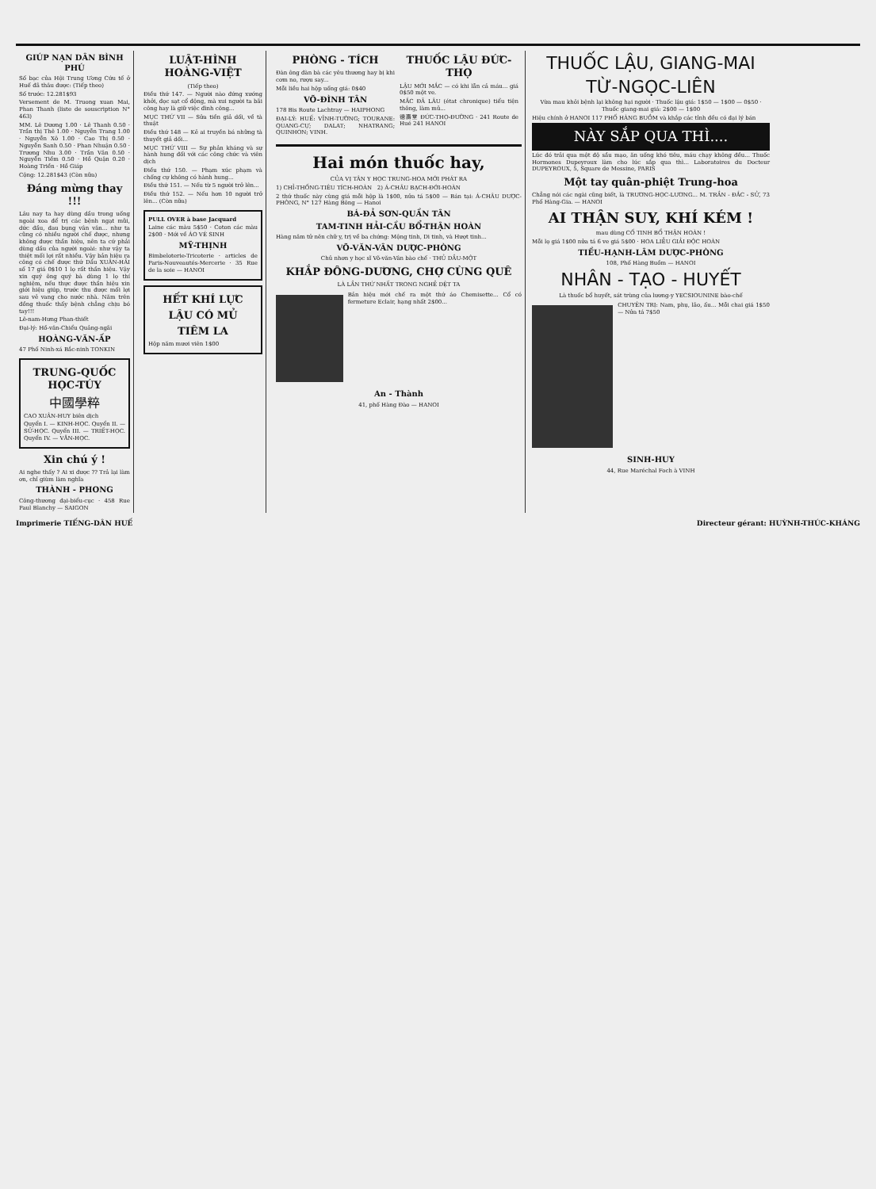GIÚP NẠN DÂN BÌNH PHÚ
Số bạc của Hội Trung Ương Cứu tế ở Huế đã thâu được: (Tiếp theo)
Số trước: 12.281$93
Versement de M. Truong xuan Mai, Phan Thanh (liste de souscription N° 463)
MM. Lê Dương 1.00 · Lê Thanh 0.50 · Trần thị Thê 1.00 · Nguyễn Trang 1.00 · Nguyễn Xô 1.00 · Cao Thị 0.50 · Nguyễn Sanh 0.50 · Phan Nhuận 0.50 · Trương Nhu 3.00 · Trần Văn 0.50 · Nguyễn Tiềm 0.50 · Hồ Quận 0.20 · Hoàng Triền · Hồ Giáp
Cộng: 12.281$43 (Còn nữa)
Đáng mừng thay !!!
Lâu nay ta hay dùng dầu trong uống ngoài xoa để trị các bệnh ngạt mũi, dức đầu, đau bụng vân vân... như ta cũng có nhiều người chế được, nhưng không được thần hiệu, nên ta cứ phải dùng dầu của người ngoài: như vậy ta thiệt mối lợi rất nhiều. Vậy bản hiệu ra công có chế được thứ Dầu XUÂN-HẢI số 17 giá 0$10 1 lọ rất thần hiệu. Vậy xin quý ông quý bà dùng 1 lọ thí nghiệm, nếu thực được thần hiệu xin giới hiệu giúp, trước thu được mối lợi sau vẻ vang cho nước nhà. Năm trên đồng thuốc thấy bệnh chẳng chịu bó tay!!!
Lê-nam-Hưng Phan-thiết
Đại-lý: Hồ-văn-Chiểu Quảng-ngãi
HOÀNG-VĂN-ẤP
47 Phố Ninh-xá Bắc-ninh TONKIN
TRUNG-QUỐC HỌC-TÚY
中國學粹
CAO XUÂN-HUY biên dịch
Quyển I. — KINH-HỌC. Quyển II. — SỬ-HỌC. Quyển III. — TRIẾT-HỌC. Quyển IV. — VĂN-HỌC.
Xin chú ý !
Ai nghe thấy ? Ai xi được ?? Trả lại làm ơn, chỉ giùm làm nghĩa
THÀNH - PHONG
Công-thương đại-biểu-cục · 458 Rue Paul Blanchy — SAIGON
LUẬT-HÌNH HOÀNG-VIỆT
(Tiếp theo)
Điều thứ 147. — Người nào đứng xướng khởi, đọc sạt cổ động, mà xui người ta bãi công hay là giữ việc đình công...
MỤC THỨ VII — Sửa tiền giả dối, về tà thuật
Điều thứ 148 — Kẻ ai truyền bá những tà thuyết giả dối...
MỤC THỨ VIII — Sự phản kháng và sự hành hung đối với các công chức và viên dịch
Điều thứ 150. — Phạm xúc phạm và chống cự không có hành hung...
Điều thứ 151. — Nếu từ 5 người trở lên...
Điều thứ 152. — Nếu hơn 10 người trở lên... (Còn nữa)
PULL OVER à base Jacquard
Laine các màu 5$50 · Coton các màu 2$00 · Mới về ÁO VÉ SINH
MỸ-THỊNH
Bimbeloterie-Tricoterie · articles de Paris-Nouveautés-Mercerie · 35 Rue de la soie — HANOI
HẾT KHÍ LỰC
LẬU CÓ MỦ
TIÊM LA
Hộp năm mươi viên 1$00
PHÒNG - TÍCH
Đàn ông đàn bà các yêu thương hay bị khi cơm no, rượu say...
Mỗi liều hai hộp uống giá: 0$40
VÕ-ĐÌNH TÂN
178 Bis Route Lachtray — HAIPHONG
ĐẠI-LÝ: HUẾ: VĨNH-TƯỜNG; TOURANE: QUANG-CỰ; DALAT; NHATRANG; QUINHON; VINH.
THUỐC LẬU ĐỨC-THỌ
LẬU MỚI MẮC — có khi lẫn cả máu... giá 0$50 một ve.
MẮC ĐÃ LÂU (état chronique) tiểu tiện thông, làm mủ...
德壽堂 ĐỨC-THỌ-ĐƯỜNG · 241 Route de Hué 241 HANOI
Hai món thuốc hay,
CỦA VỊ TÂN Y HỌC TRUNG-HOA MỚI PHÁT RA
1) CHỈ-THỐNG-TIÊU TÍCH-HOÀN 2) Á-CHÂU BẠCH-ĐỚI-HOÀN
2 thứ thuốc này cùng giá mỗi hộp là 1$00, nửa tá 5$00 — Bán tại: Á-CHÂU DƯỢC-PHÒNG, N° 127 Hàng Bông — Hanoi
BÁ-ĐẢ SƠN-QUẦN TÂN
TAM-TINH HẢI-CẦU BỔ-THẬN HOÀN
Hàng năm tử nên chữ y, trị về ba chứng: Mộng tinh, Di tinh, và Hượt tinh...
VÕ-VĂN-VÂN DƯỢC-PHÒNG
Chủ nhơn y học sĩ Võ-văn-Vân bào chế · THỦ DẦU-MỘT
KHẮP ĐÔNG-DƯƠNG, CHỢ CÙNG QUÊ
LÀ LẦN THỨ NHẤT TRONG NGHỀ DỆT TA
Bản hiệu mới chế ra một thứ áo Chemisette... Cổ có fermeture Eclair, hạng nhất 2$00...
An - Thành
41, phố Hàng Đào — HANOI
THUỐC LẬU, GIANG-MAI
TỪ-NGỌC-LIÊN
Vừa mau khỏi bệnh lại không hại người · Thuốc lậu giá: 1$50 — 1$00 — 0$50 · Thuốc giang-mai giá: 2$00 — 1$00
Hiệu chính ở HANOI 117 PHỐ HÀNG BUỒM và khắp các tỉnh đều có đại lý bán
NÀY SẮP QUA THÌ....
Lúc đó trải qua một độ sầu mạo, ăn uống khó tiêu, máu chạy không đều... Thuốc Hormones Dupeyroux làm cho lúc sắp qua thì... Laboratoires du Docteur DUPEYROUX, 5, Square de Messine, PARIS
Một tay quân-phiệt Trung-hoa
Chẳng nói các ngài cũng biết, là TRƯƠNG-HỌC-LƯƠNG... M. TRẦN - ĐẮC - SỬ, 73 Phố Hàng-Gia. — HANOI
AI THẬN SUY, KHÍ KÉM !
mau dùng CỐ TINH BỔ THẬN HOÀN !
Mỗi lọ giá 1$00 nửa tá 6 ve giá 5$00 · HOA LIỄU GIẢI ĐỘC HOÀN
TIỀU-HẠNH-LÂM DƯỢC-PHÒNG
108, Phố Hàng Buồm — HANOI
NHÂN - TẠO - HUYẾT
Là thuốc bổ huyết, sát trùng của lương-y YECSIOUNINE bào-chế
CHUYÊN TRỊ: Nam, phụ, lão, ấu... Mỗi chai giá 1$50 — Nửa tá 7$50
SINH-HUY
44, Rue Maréchal Foch à VINH
Imprimerie TIẾNG-DÂN HUẾ Directeur gérant: HUỲNH-THÚC-KHÁNG